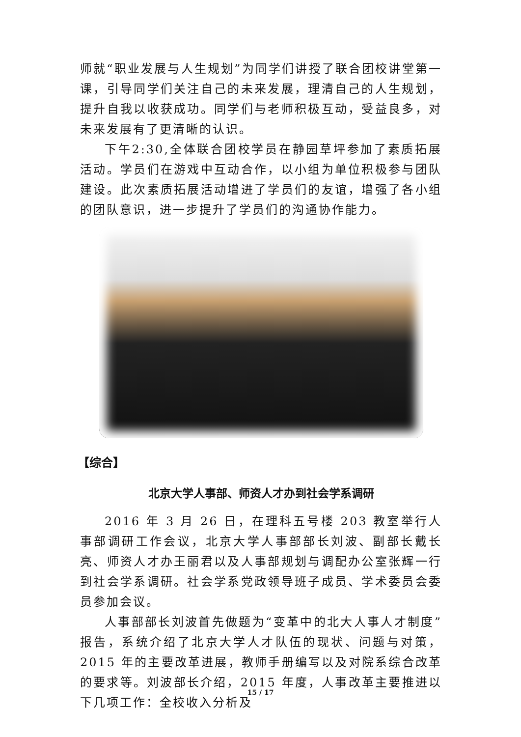师就“职业发展与人生规划”为同学们讲授了联合团校讲堂第一课，引导同学们关注自己的未来发展，理清自己的人生规划，提升自我以收获成功。同学们与老师积极互动，受益良多，对未来发展有了更清晰的认识。
下午2:30,全体联合团校学员在静园草坪参加了素质拓展活动。学员们在游戏中互动合作，以小组为单位积极参与团队建设。此次素质拓展活动增进了学员们的友谊，增强了各小组的团队意识，进一步提升了学员们的沟通协作能力。
【综合】
北京大学人事部、师资人才办到社会学系调研
2016 年 3 月 26 日，在理科五号楼 203 教室举行人事部调研工作会议，北京大学人事部部长刘波、副部长戴长亮、师资人才办王丽君以及人事部规划与调配办公室张辉一行到社会学系调研。社会学系党政领导班子成员、学术委员会委员参加会议。
人事部部长刘波首先做题为“变革中的北大人事人才制度”报告，系统介绍了北京大学人才队伍的现状、问题与对策，2015 年的主要改革进展，教师手册编写以及对院系综合改革的要求等。刘波部长介绍，2015 年度，人事改革主要推进以下几项工作：全校收入分析及
15 / 17